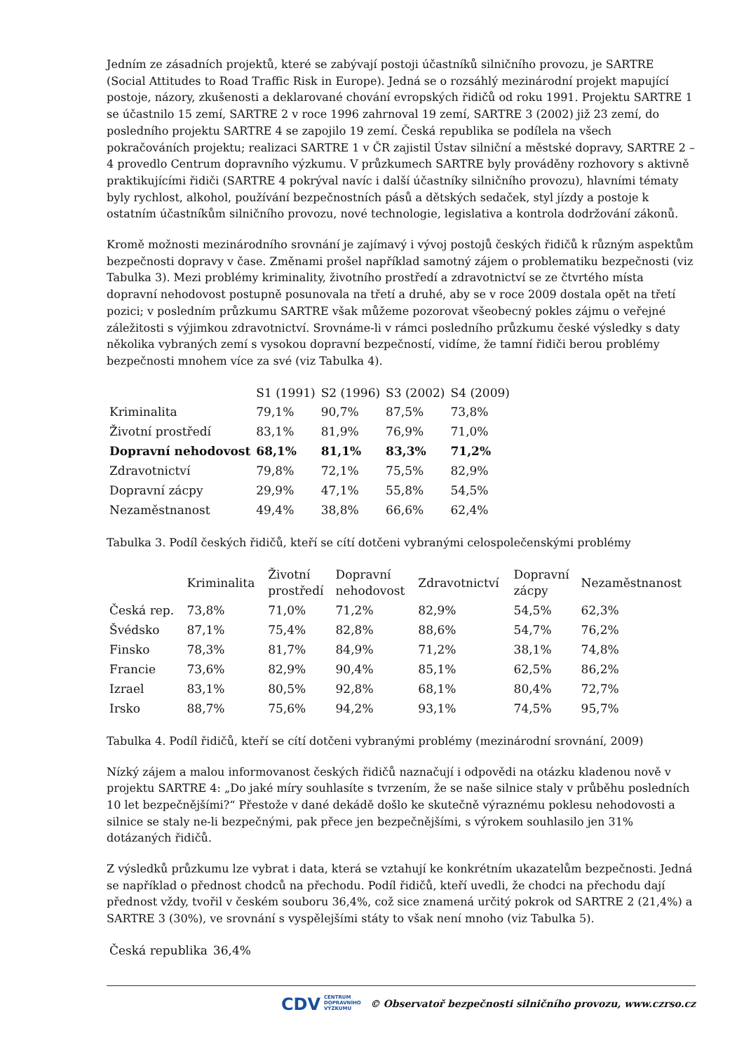Jedním ze zásadních projektů, které se zabývají postoji účastníků silničního provozu, je SARTRE (Social Attitudes to Road Traffic Risk in Europe). Jedná se o rozsáhlý mezinárodní projekt mapující postoje, názory, zkušenosti a deklarované chování evropských řidičů od roku 1991. Projektu SARTRE 1 se účastnilo 15 zemí, SARTRE 2 v roce 1996 zahrnoval 19 zemí, SARTRE 3 (2002) již 23 zemí, do posledního projektu SARTRE 4 se zapojilo 19 zemí. Česká republika se podílela na všech pokračováních projektu; realizaci SARTRE 1 v ČR zajistil Ústav silniční a městské dopravy, SARTRE 2 – 4 provedlo Centrum dopravního výzkumu. V průzkumech SARTRE byly prováděny rozhovory s aktivně praktikujícími řidiči (SARTRE 4 pokrýval navíc i další účastníky silničního provozu), hlavními tématy byly rychlost, alkohol, používání bezpečnostních pásů a dětských sedaček, styl jízdy a postoje k ostatním účastníkům silničního provozu, nové technologie, legislativa a kontrola dodržování zákonů.
Kromě možnosti mezinárodního srovnání je zajímavý i vývoj postojů českých řidičů k různým aspektům bezpečnosti dopravy v čase. Změnami prošel například samotný zájem o problematiku bezpečnosti (viz Tabulka 3). Mezi problémy kriminality, životního prostředí a zdravotnictví se ze čtvrtého místa dopravní nehodovost postupně posunovala na třetí a druhé, aby se v roce 2009 dostala opět na třetí pozici; v posledním průzkumu SARTRE však můžeme pozorovat všeobecný pokles zájmu o veřejné záležitosti s výjimkou zdravotnictví. Srovnáme-li v rámci posledního průzkumu české výsledky s daty několika vybraných zemí s vysokou dopravní bezpečností, vidíme, že tamní řidiči berou problémy bezpečnosti mnohem více za své (viz Tabulka 4).
| | S1 (1991) | S2 (1996) | S3 (2002) | S4 (2009) |
| --- | --- | --- | --- | --- |
| Kriminalita | 79,1% | 90,7% | 87,5% | 73,8% |
| Životní prostředí | 83,1% | 81,9% | 76,9% | 71,0% |
| Dopravní nehodovost | 68,1% | 81,1% | 83,3% | 71,2% |
| Zdravotnictví | 79,8% | 72,1% | 75,5% | 82,9% |
| Dopravní zácpy | 29,9% | 47,1% | 55,8% | 54,5% |
| Nezaměstnanost | 49,4% | 38,8% | 66,6% | 62,4% |
Tabulka 3. Podíl českých řidičů, kteří se cítí dotčeni vybranými celospolečenskými problémy
| | Kriminalita | Životní prostředí | Dopravní nehodovost | Zdravotnictví | Dopravní zácpy | Nezaměstnanost |
| --- | --- | --- | --- | --- | --- | --- |
| Česká rep. | 73,8% | 71,0% | 71,2% | 82,9% | 54,5% | 62,3% |
| Švédsko | 87,1% | 75,4% | 82,8% | 88,6% | 54,7% | 76,2% |
| Finsko | 78,3% | 81,7% | 84,9% | 71,2% | 38,1% | 74,8% |
| Francie | 73,6% | 82,9% | 90,4% | 85,1% | 62,5% | 86,2% |
| Izrael | 83,1% | 80,5% | 92,8% | 68,1% | 80,4% | 72,7% |
| Irsko | 88,7% | 75,6% | 94,2% | 93,1% | 74,5% | 95,7% |
Tabulka 4. Podíl řidičů, kteří se cítí dotčeni vybranými problémy (mezinárodní srovnání, 2009)
Nízký zájem a malou informovanost českých řidičů naznačují i odpovědi na otázku kladenou nově v projektu SARTRE 4: „Do jaké míry souhlasíte s tvrzením, že se naše silnice staly v průběhu posledních 10 let bezpečnějšími?“ Přestože v dané dekádě došlo ke skutečně výraznému poklesu nehodovosti a silnice se staly ne-li bezpečnými, pak přece jen bezpečnějšími, s výrokem souhlasilo jen 31% dotázaných řidičů.
Z výsledků průzkumu lze vybrat i data, která se vztahují ke konkrétním ukazatelům bezpečnosti. Jedná se například o přednost chodců na přechodu. Podíl řidičů, kteří uvedli, že chodci na přechodu dají přednost vždy, tvořil v českém souboru 36,4%, což sice znamená určitý pokrok od SARTRE 2 (21,4%) a SARTRE 3 (30%), ve srovnání s vyspělejšími státy to však není mnoho (viz Tabulka 5).
| Česká republika | 36,4% |
CDV CENTRUM
DOPRAVNÍHO
VÝZKUMU © Observatoř bezpečnosti silničního provozu, www.czrso.cz